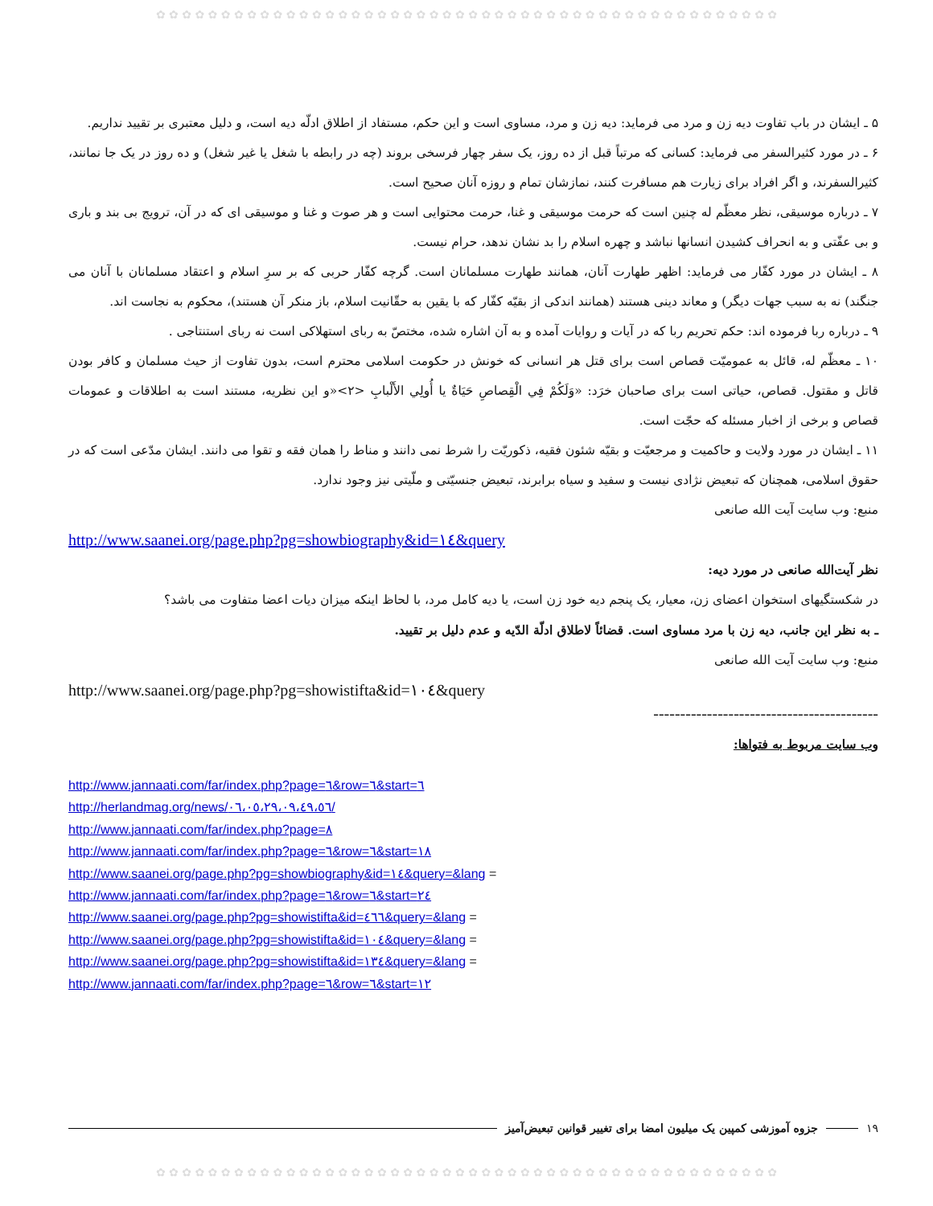✿ ✿ ✿ ✿ ✿ ✿ ✿ ✿ ✿ ✿ ✿ ✿ ✿ ✿ ✿ ✿ ✿ ✿ ✿ ✿ ✿ ✿ ✿ ✿ ✿ ✿ ✿ ✿ ✿ ✿ ✿ ✿ ✿ ✿ ✿ ✿ ✿ ✿ ✿ ✿ ✿ ✿ ✿ ✿ ✿ ✿ ✿ ✿
۵ ـ ایشان در باب تفاوت دیه زن و مرد می فرماید: دیه زن و مرد، مساوی است و این حکم، مستفاد از اطلاق ادلّه دیه است، و دلیل معتبری بر تقیید نداریم.
۶ ـ در مورد کثیرالسفر می فرماید: کسانی که مرتباً قبل از ده روز، یک سفر چهار فرسخی بروند (چه در رابطه با شغل یا غیر شغل) و ده روز در یک جا نمانند، کثیرالسفرند، و اگر افراد برای زیارت هم مسافرت کنند، نمازشان تمام و روزه آنان صحیح است.
۷ ـ درباره موسیقی، نظر معظّم له چنین است که حرمت موسیقی و غنا، حرمت محتوایی است و هر صوت و غنا و موسیقی ای که در آن، ترویج بی بند و باری و بی عفّتی و به انحراف کشیدن انسانها نباشد و چهره اسلام را بد نشان ندهد، حرام نیست.
۸ ـ ایشان در مورد کفّار می فرماید: اظهر طهارت آنان، همانند طهارت مسلمانان است. گرچه کفّار حربی که بر سرِ اسلام و اعتقاد مسلمانان با آنان می جنگند) نه به سبب جهات دیگر) و معاند دینی هستند (همانند اندکی از بقیّه کفّار که با یقین به حقّانیت اسلام، باز منکر آن هستند)، محکوم به نجاست اند.
۹ ـ درباره ربا فرموده اند: حکم تحریم ربا که در آیات و روایات آمده و به آن اشاره شده، مختصّ به ربای استهلاکی است نه ربای استنتاجی .
۱۰ ـ معظّم له، قائل به عمومیّت قصاص است برای قتل هر انسانی که خونش در حکومت اسلامی محترم است، بدون تفاوت از حیث مسلمان و کافر بودن قاتل و مقتول. قصاص، حیاتی است برای صاحبان خرَد: «وَلَكُمْ فِي الْقِصاصِ حَيَاةٌ يا أُولِي الأَلْبابِ <۲>«و این نظریه، مستند است به اطلاقات و عمومات قصاص و برخی از اخبار مسئله که حجّت است.
۱۱ ـ ایشان در مورد ولایت و حاکمیت و مرجعیّت و بقیّه شئون فقیه، ذکوریّت را شرط نمی دانند و مناط را همان فقه و تقوا می دانند. ایشان مدّعی است که در حقوق اسلامی، همچنان که تبعیض نژادی نیست و سفید و سیاه برابرند، تبعیض جنسیّتی و ملّیتی نیز وجود ندارد.
منبع: وب سایت آیت الله صانعی
http://www.saanei.org/page.php?pg=showbiography&id=١٤&query
نظر آیت‌الله صانعی در مورد دیه:
در شکستگیهای استخوان اعضای زن، معیار، یک پنجم دیه خود زن است، یا دیه کامل مرد، با لحاظ اینکه میزان دیات اعضا متفاوت می باشد؟
ـ به نظر این جانب، دیه زن با مرد مساوی است. قضائاً لاطلاق ادلّة الدّيه و عدم دليل بر تقييد.
منبع: وب سایت آیت الله صانعی
http://www.saanei.org/page.php?pg=showistifta&id=١٠٤&query
------------------------------------------
وب سایت مربوط به فتواها:
http://www.jannaati.com/far/index.php?page=٦&row=٦&start=٦
http://herlandmag.org/news/٠٦،٠٥،٢٩،٠٩،٤٩،٥٦/
http://www.jannaati.com/far/index.php?page=٨
http://www.jannaati.com/far/index.php?page=٦&row=٦&start=١٨
http://www.saanei.org/page.php?pg=showbiography&id=١٤&query=&lang =
http://www.jannaati.com/far/index.php?page=٦&row=٦&start=٢٤
http://www.saanei.org/page.php?pg=showistifta&id=٤٦٦&query=&lang =
http://www.saanei.org/page.php?pg=showistifta&id=١٠٤&query=&lang =
http://www.saanei.org/page.php?pg=showistifta&id=١٣٤&query=&lang =
http://www.jannaati.com/far/index.php?page=٦&row=٦&start=١٢
۱۹ جزوه آموزشی کمپین یک میلیون امضا برای تغییر قوانین تبعیض‌آمیز
✿ ✿ ✿ ✿ ✿ ✿ ✿ ✿ ✿ ✿ ✿ ✿ ✿ ✿ ✿ ✿ ✿ ✿ ✿ ✿ ✿ ✿ ✿ ✿ ✿ ✿ ✿ ✿ ✿ ✿ ✿ ✿ ✿ ✿ ✿ ✿ ✿ ✿ ✿ ✿ ✿ ✿ ✿ ✿ ✿ ✿ ✿ ✿